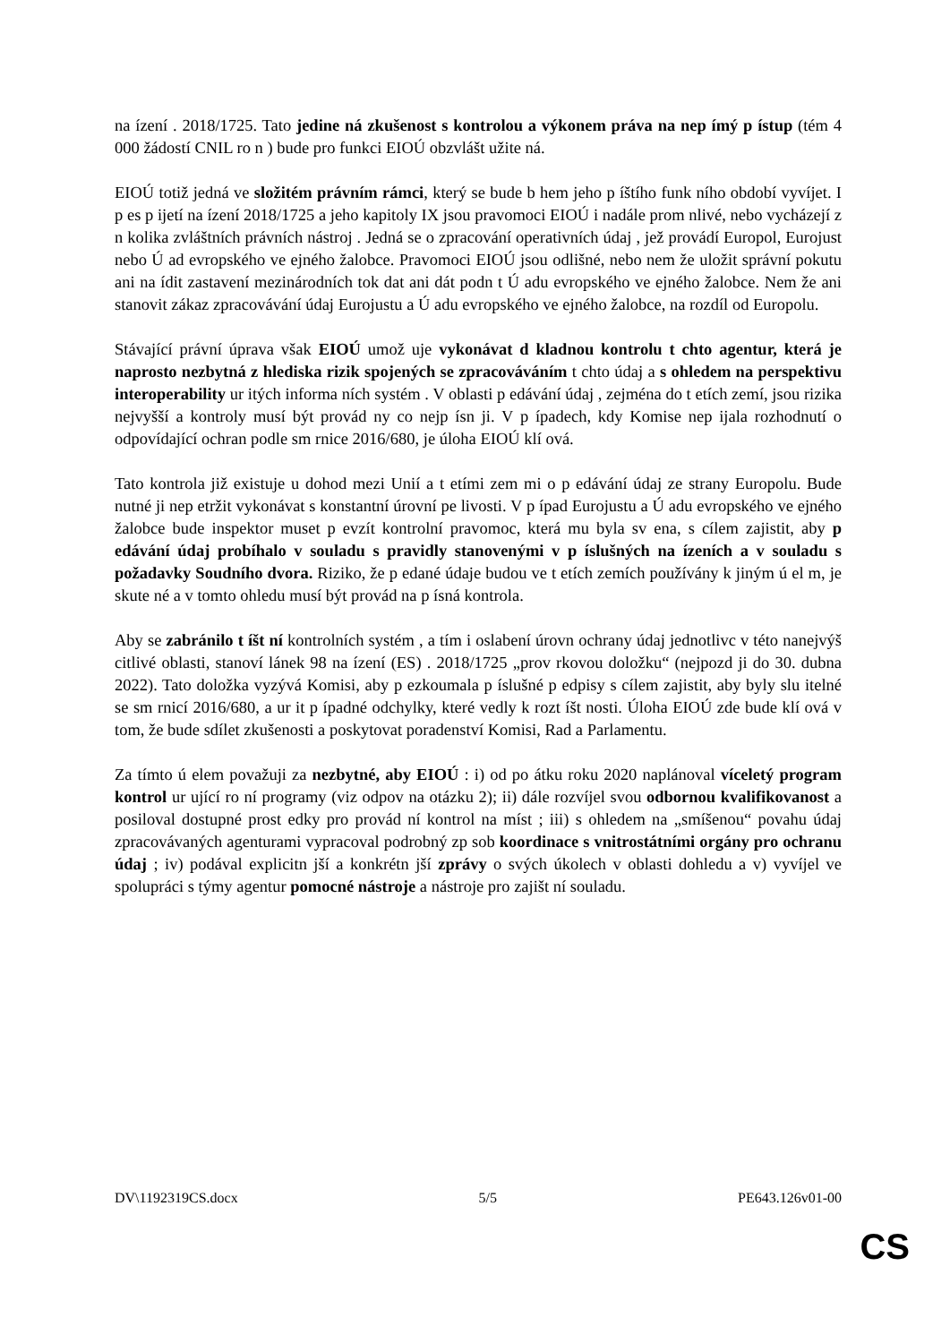na ízení . 2018/1725. Tato jedine ná zkušenost s kontrolou a výkonem práva na nep ímý p ístup (tém 4 000 žádostí CNIL ro n ) bude pro funkci EIOÚ obzvlášt užite ná.
EIOÚ totiž jedná ve složitém právním rámci, který se bude b hem jeho p íštího funk ního období vyvíjet. I p es p ijetí na ízení 2018/1725 a jeho kapitoly IX jsou pravomoci EIOÚ i nadále prom nlivé, nebo vycházejí z n kolika zvláštních právních nástroj . Jedná se o zpracování operativních údaj , jež provádí Europol, Eurojust nebo Ú ad evropského ve ejného žalobce. Pravomoci EIOÚ jsou odlišné, nebo nem že uložit správní pokutu ani na ídit zastavení mezinárodních tok dat ani dát podn t Ú adu evropského ve ejného žalobce. Nem že ani stanovit zákaz zpracovávání údaj Eurojustu a Ú adu evropského ve ejného žalobce, na rozdíl od Europolu.
Stávající právní úprava však EIOÚ umož uje vykonávat d kladnou kontrolu t chto agentur, která je naprosto nezbytná z hlediska rizik spojených se zpracováváním t chto údaj a s ohledem na perspektivu interoperability ur itých informa ních systém . V oblasti p edávání údaj , zejména do t etích zemí, jsou rizika nejvyšší a kontroly musí být provád ny co nejp ísn ji. V p ípadech, kdy Komise nep ijala rozhodnutí o odpovídající ochran podle sm rnice 2016/680, je úloha EIOÚ klí ová.
Tato kontrola již existuje u dohod mezi Unií a t etími zem mi o p edávání údaj ze strany Europolu. Bude nutné ji nep etržit vykonávat s konstantní úrovní pe livosti. V p ípad Eurojustu a Ú adu evropského ve ejného žalobce bude inspektor muset p evzít kontrolní pravomoc, která mu byla sv ena, s cílem zajistit, aby p edávání údaj probíhalo v souladu s pravidly stanovenými v p íslušných na ízeních a v souladu s požadavky Soudního dvora. Riziko, že p edané údaje budou ve t etích zemích používány k jiným ú el m, je skute né a v tomto ohledu musí být provád na p ísná kontrola.
Aby se zabránilo t íšt ní kontrolních systém , a tím i oslabení úrovn ochrany údaj jednotlivc v této nanejvýš citlivé oblasti, stanoví lánek 98 na ízení (ES) . 2018/1725 „prov rkovou doložku“ (nejpozd ji do 30. dubna 2022). Tato doložka vyzývá Komisi, aby p ezkoumala p íslušné p edpisy s cílem zajistit, aby byly slu itelné se sm rnicí 2016/680, a ur it p ípadné odchylky, které vedly k rozt íšt nosti. Úloha EIOÚ zde bude klí ová v tom, že bude sdílet zkušenosti a poskytovat poradenství Komisi, Rad a Parlamentu.
Za tímto ú elem považuji za nezbytné, aby EIOÚ : i) od po átku roku 2020 naplánoval víceletý program kontrol ur ující ro ní programy (viz odpov na otázku 2); ii) dále rozvíjel svou odbornou kvalifikovanost a posiloval dostupné prost edky pro provád ní kontrol na míst ; iii) s ohledem na „smíšenou“ povahu údaj zpracovávaných agenturami vypracoval podrobný zp sob koordinace s vnitrostátními orgány pro ochranu údaj ; iv) podával explicitn jší a konkrétn jší zprávy o svých úkolech v oblasti dohledu a v) vyvíjel ve spolupráci s týmy agentur pomocné nástroje a nástroje pro zajišt ní souladu.
DV\1192319CS.docx 5/5 PE643.126v01-00
CS